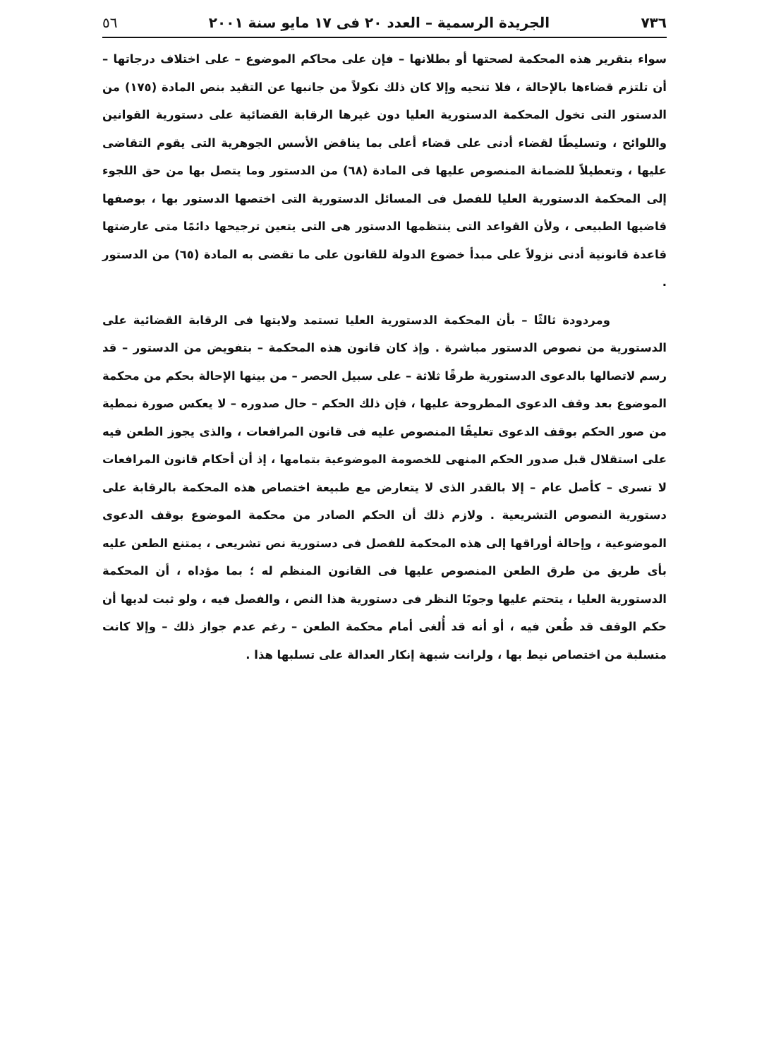٧٣٦ الجريدة الرسمية – العدد ٢٠ فى ١٧ مايو سنة ٢٠٠١ ٥٦
سواء بتقرير هذه المحكمة لصحتها أو بطلانها – فإن على محاكم الموضوع – على اختلاف درجاتها – أن تلتزم قضاءها بالإحالة ، فلا تنحيه وإلا كان ذلك نكولاً من جانبها عن التقيد بنص المادة (١٧٥) من الدستور التى تخول المحكمة الدستورية العليا دون غيرها الرقابة القضائية على دستورية القوانين واللوائح ، وتسليطًا لقضاء أدنى على قضاء أعلى بما يناقض الأسس الجوهرية التى يقوم التقاضى عليها ، وتعطيلاً للضمانة المنصوص عليها فى المادة (٦٨) من الدستور وما يتصل بها من حق اللجوء إلى المحكمة الدستورية العليا للفصل فى المسائل الدستورية التى اختصها الدستور بها ، بوصفها قاضيها الطبيعى ، ولأن القواعد التى ينتظمها الدستور هى التى يتعين ترجيحها دائمًا متى عارضتها قاعدة قانونية أدنى نزولاً على مبدأ خضوع الدولة للقانون على ما تقضى به المادة (٦٥) من الدستور .
ومردودة ثالثًا – بأن المحكمة الدستورية العليا تستمد ولايتها فى الرقابة القضائية على الدستورية من نصوص الدستور مباشرة . وإذ كان قانون هذه المحكمة – بتفويض من الدستور – قد رسم لاتصالها بالدعوى الدستورية طرقًا ثلاثة – على سبيل الحصر – من بينها الإحالة بحكم من محكمة الموضوع بعد وقف الدعوى المطروحة عليها ، فإن ذلك الحكم – حال صدوره – لا يعكس صورة نمطية من صور الحكم بوقف الدعوى تعليقًا المنصوص عليه فى قانون المرافعات ، والذى يجوز الطعن فيه على استقلال قبل صدور الحكم المنهى للخصومة الموضوعية بتمامها ، إذ أن أحكام قانون المرافعات لا تسرى – كأصل عام – إلا بالقدر الذى لا يتعارض مع طبيعة اختصاص هذه المحكمة بالرقابة على دستورية النصوص التشريعية . ولازم ذلك أن الحكم الصادر من محكمة الموضوع بوقف الدعوى الموضوعية ، وإحالة أوراقها إلى هذه المحكمة للفصل فى دستورية نص تشريعى ، يمتنع الطعن عليه بأى طريق من طرق الطعن المنصوص عليها فى القانون المنظم له ؛ بما مؤداه ، أن المحكمة الدستورية العليا ، يتحتم عليها وجوبًا النظر فى دستورية هذا النص ، والفصل فيه ، ولو ثبت لديها أن حكم الوقف قد طُعن فيه ، أو أنه قد أُلغى أمام محكمة الطعن – رغم عدم جواز ذلك – وإلا كانت متسلبة من اختصاص نيط بها ، ولرانت شبهة إنكار العدالة على تسلبها هذا .